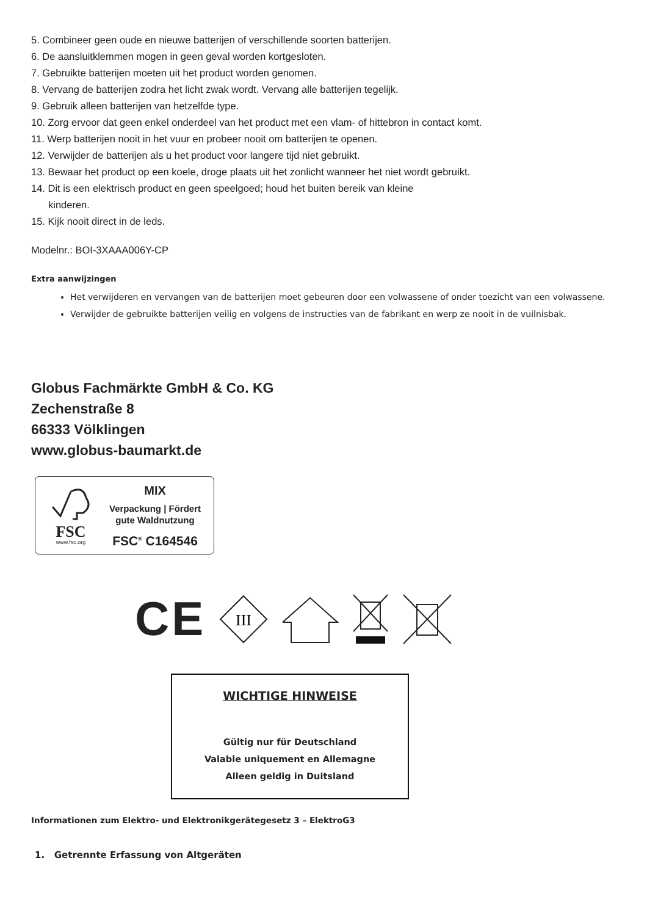5. Combineer geen oude en nieuwe batterijen of verschillende soorten batterijen.
6. De aansluitklemmen mogen in geen geval worden kortgesloten.
7. Gebruikte batterijen moeten uit het product worden genomen.
8. Vervang de batterijen zodra het licht zwak wordt. Vervang alle batterijen tegelijk.
9. Gebruik alleen batterijen van hetzelfde type.
10. Zorg ervoor dat geen enkel onderdeel van het product met een vlam- of hittebron in contact komt.
11. Werp batterijen nooit in het vuur en probeer nooit om batterijen te openen.
12. Verwijder de batterijen als u het product voor langere tijd niet gebruikt.
13. Bewaar het product op een koele, droge plaats uit het zonlicht wanneer het niet wordt gebruikt.
14. Dit is een elektrisch product en geen speelgoed; houd het buiten bereik van kleine
kinderen.
15. Kijk nooit direct in de leds.
Modelnr.: BOI-3XAAA006Y-CP
Extra aanwijzingen
Het verwijderen en vervangen van de batterijen moet gebeuren door een volwassene of onder toezicht van een volwassene.
Verwijder de gebruikte batterijen veilig en volgens de instructies van de fabrikant en werp ze nooit in de vuilnisbak.
Globus Fachmärkte GmbH & Co. KG
Zechenstraße 8
66333 Völklingen
www.globus-baumarkt.de
FSC
www.fsc.org
MIX
Verpackung | Fördert
gute Waldnutzung
FSC<sup>®</sup> C164546
CE
III
WICHTIGE HINWEISE
Gültig nur für Deutschland
Valable uniquement en Allemagne
Alleen geldig in Duitsland
Informationen zum Elektro- und Elektronikgerätegesetz 3 – ElektroG3
1. Getrennte Erfassung von Altgeräten